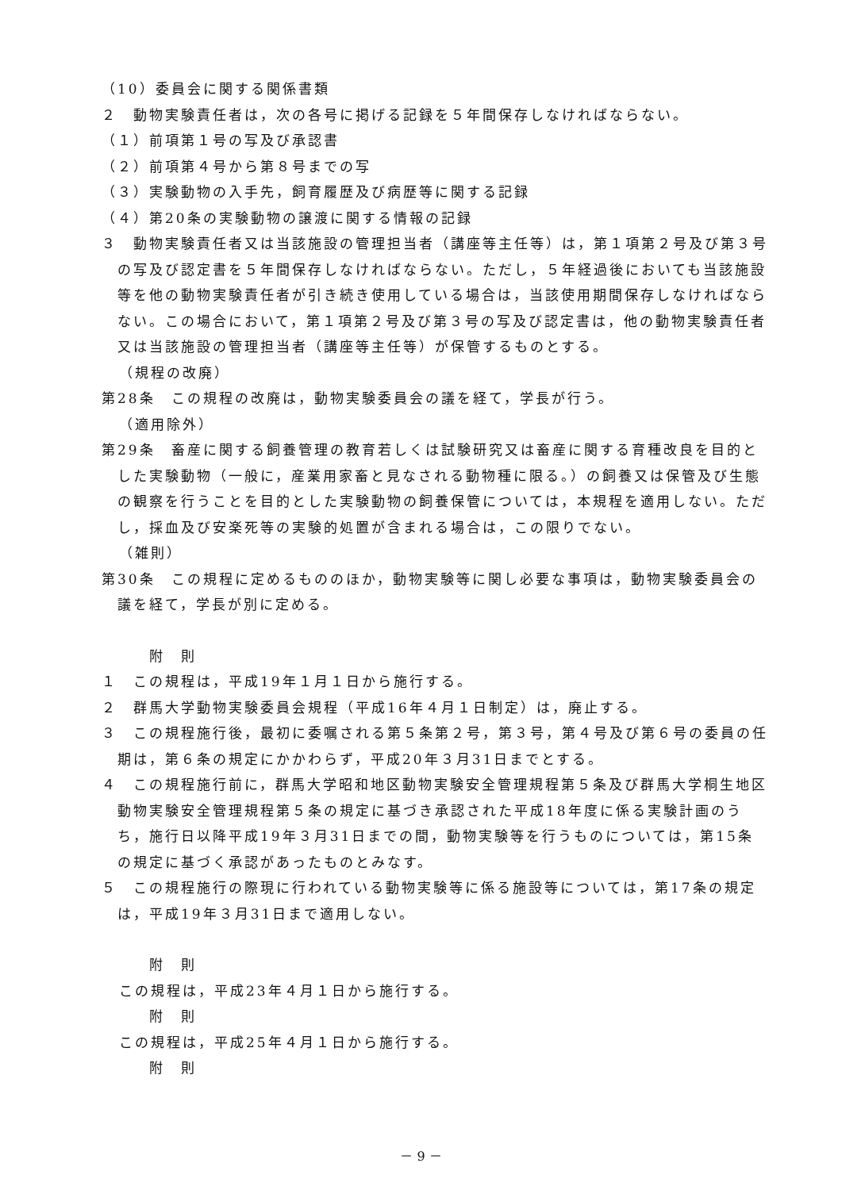（10）委員会に関する関係書類
２　動物実験責任者は，次の各号に掲げる記録を５年間保存しなければならない。
（１）前項第１号の写及び承認書
（２）前項第４号から第８号までの写
（３）実験動物の入手先，飼育履歴及び病歴等に関する記録
（４）第20条の実験動物の譲渡に関する情報の記録
３　動物実験責任者又は当該施設の管理担当者（講座等主任等）は，第１項第２号及び第３号の写及び認定書を５年間保存しなければならない。ただし，５年経過後においても当該施設等を他の動物実験責任者が引き続き使用している場合は，当該使用期間保存しなければならない。この場合において，第１項第２号及び第３号の写及び認定書は，他の動物実験責任者又は当該施設の管理担当者（講座等主任等）が保管するものとする。
（規程の改廃）
第28条　この規程の改廃は，動物実験委員会の議を経て，学長が行う。
（適用除外）
第29条　畜産に関する飼養管理の教育若しくは試験研究又は畜産に関する育種改良を目的とした実験動物（一般に，産業用家畜と見なされる動物種に限る。）の飼養又は保管及び生態の観察を行うことを目的とした実験動物の飼養保管については，本規程を適用しない。ただし，採血及び安楽死等の実験的処置が含まれる場合は，この限りでない。
（雑則）
第30条　この規程に定めるもののほか，動物実験等に関し必要な事項は，動物実験委員会の議を経て，学長が別に定める。
附　則
１　この規程は，平成19年１月１日から施行する。
２　群馬大学動物実験委員会規程（平成16年４月１日制定）は，廃止する。
３　この規程施行後，最初に委嘱される第５条第２号，第３号，第４号及び第６号の委員の任期は，第６条の規定にかかわらず，平成20年３月31日までとする。
４　この規程施行前に，群馬大学昭和地区動物実験安全管理規程第５条及び群馬大学桐生地区動物実験安全管理規程第５条の規定に基づき承認された平成18年度に係る実験計画のうち，施行日以降平成19年３月31日までの間，動物実験等を行うものについては，第15条の規定に基づく承認があったものとみなす。
５　この規程施行の際現に行われている動物実験等に係る施設等については，第17条の規定は，平成19年３月31日まで適用しない。
附　則
この規程は，平成23年４月１日から施行する。
附　則
この規程は，平成25年４月１日から施行する。
附　則
－ 9 －